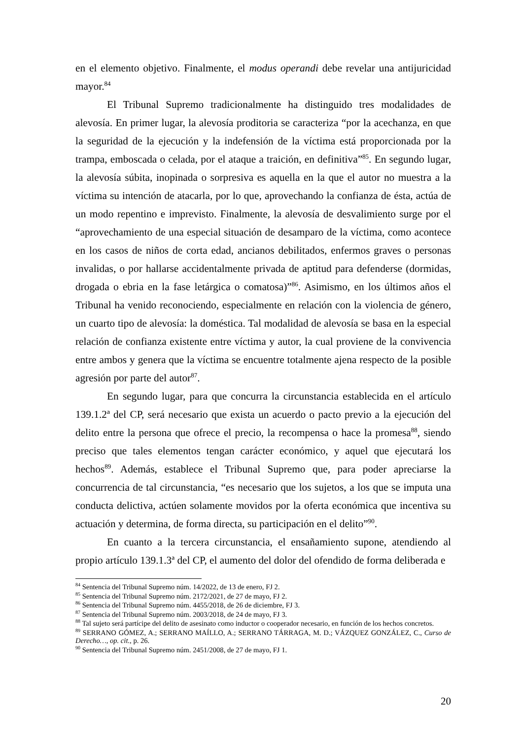en el elemento objetivo. Finalmente, el modus operandi debe revelar una antijuricidad mayor.<sup>84</sup>
El Tribunal Supremo tradicionalmente ha distinguido tres modalidades de alevosía. En primer lugar, la alevosía proditoria se caracteriza “por la acechanza, en que la seguridad de la ejecución y la indefensión de la víctima está proporcionada por la trampa, emboscada o celada, por el ataque a traición, en definitiva”<sup>85</sup>. En segundo lugar, la alevosía súbita, inopinada o sorpresiva es aquella en la que el autor no muestra a la víctima su intención de atacarla, por lo que, aprovechando la confianza de ésta, actúa de un modo repentino e imprevisto. Finalmente, la alevosía de desvalimiento surge por el “aprovechamiento de una especial situación de desamparo de la víctima, como acontece en los casos de niños de corta edad, ancianos debilitados, enfermos graves o personas invalidas, o por hallarse accidentalmente privada de aptitud para defenderse (dormidas, drogada o ebria en la fase letárgica o comatosa)”<sup>86</sup>. Asimismo, en los últimos años el Tribunal ha venido reconociendo, especialmente en relación con la violencia de género, un cuarto tipo de alevosía: la doméstica. Tal modalidad de alevosía se basa en la especial relación de confianza existente entre víctima y autor, la cual proviene de la convivencia entre ambos y genera que la víctima se encuentre totalmente ajena respecto de la posible agresión por parte del autor<sup>87</sup>.
En segundo lugar, para que concurra la circunstancia establecida en el artículo 139.1.2ª del CP, será necesario que exista un acuerdo o pacto previo a la ejecución del delito entre la persona que ofrece el precio, la recompensa o hace la promesa<sup>88</sup>, siendo preciso que tales elementos tengan carácter económico, y aquel que ejecutará los hechos<sup>89</sup>. Además, establece el Tribunal Supremo que, para poder apreciarse la concurrencia de tal circunstancia, “es necesario que los sujetos, a los que se imputa una conducta delictiva, actúen solamente movidos por la oferta económica que incentiva su actuación y determina, de forma directa, su participación en el delito”<sup>90</sup>.
En cuanto a la tercera circunstancia, el ensañamiento supone, atendiendo al propio artículo 139.1.3ª del CP, el aumento del dolor del ofendido de forma deliberada e
<sup>84</sup> Sentencia del Tribunal Supremo núm. 14/2022, de 13 de enero, FJ 2.
<sup>85</sup> Sentencia del Tribunal Supremo núm. 2172/2021, de 27 de mayo, FJ 2.
<sup>86</sup> Sentencia del Tribunal Supremo núm. 4455/2018, de 26 de diciembre, FJ 3.
<sup>87</sup> Sentencia del Tribunal Supremo núm. 2003/2018, de 24 de mayo, FJ 3.
<sup>88</sup> Tal sujeto será partícipe del delito de asesinato como inductor o cooperador necesario, en función de los hechos concretos.
<sup>89</sup> SERRANO GÓMEZ, A.; SERRANO MAÍLLO, A.; SERRANO TÁRRAGA, M. D.; VÁZQUEZ GONZÁLEZ, C., Curso de Derecho…, op. cit., p. 26.
<sup>90</sup> Sentencia del Tribunal Supremo núm. 2451/2008, de 27 de mayo, FJ 1.
20